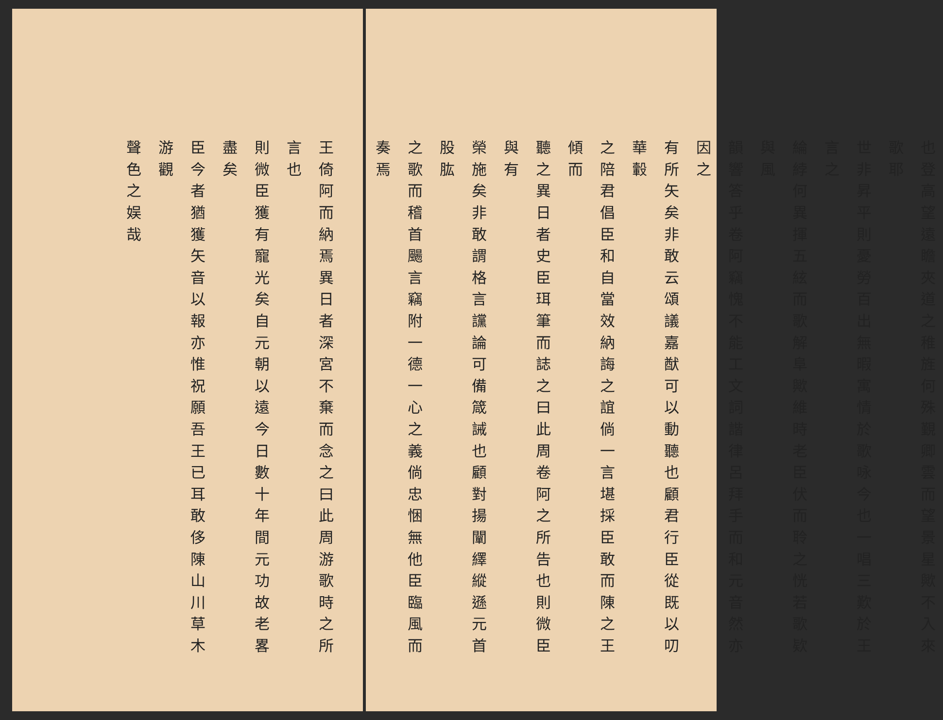也登高望遠瞻夾道之稚旌何殊覲卿雲而望景星歟不入來歌耶
世非昇平則憂勞百出無暇寓情於歌咏今也一唱三歎於王言之
綸綍何異揮五絃而歌解阜歟維時老臣伏而聆之恍若歌欵與風
韻響答乎卷阿竊愧不能工文詞諧律呂拜手而和元音然亦因之
有所矢矣非敢云頌議嘉猷可以動聽也顧君行臣從既以叨華轂
之陪君倡臣和自當效納誨之誼倘一言堪採臣敢而陳之王傾而
聽之異日者史臣珥筆而誌之曰此周卷阿之所告也則微臣與有
榮施矣非敢謂格言讜論可備箴誡也顧對揚闡繹縱遜元首股肱
之歌而稽首颺言竊附一德一心之義倘忠悃無他臣臨風而奏焉
王倚阿而納焉異日者深宮不棄而念之曰此周游歌時之所言也
則微臣獲有寵光矣自元朝以遠今日數十年間元功故老畧盡矣
臣今者猶獲矢音以報亦惟祝願吾王已耳敢侈陳山川草木游觀
聲色之娱哉